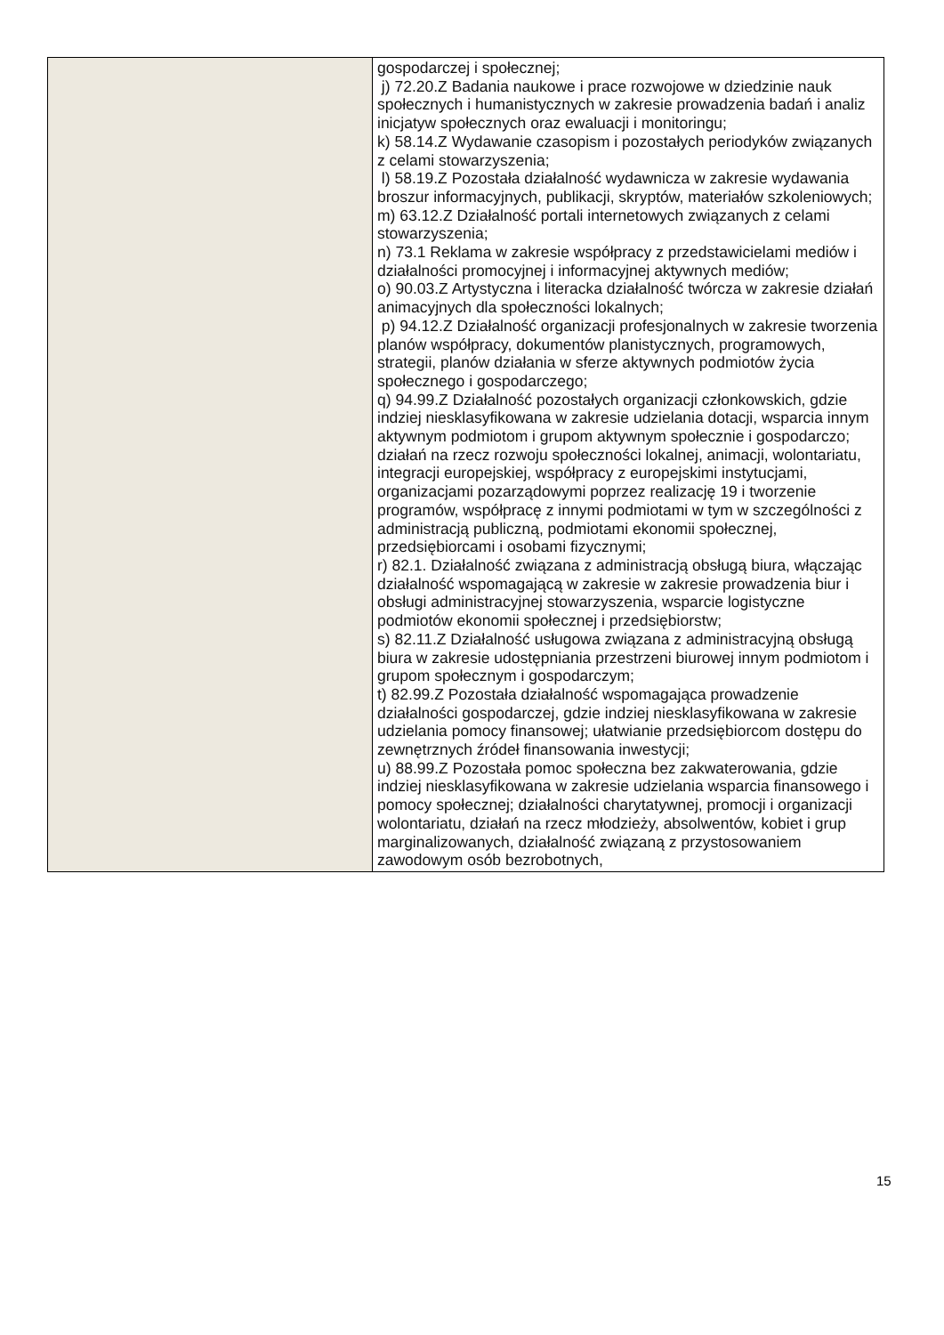| | gospodarczej i społecznej; j) 72.20.Z Badania naukowe i prace rozwojowe w dziedzinie nauk społecznych i humanistycznych w zakresie prowadzenia badań i analiz inicjatyw społecznych oraz ewaluacji i monitoringu; k) 58.14.Z Wydawanie czasopism i pozostałych periodyków związanych z celami stowarzyszenia; l) 58.19.Z Pozostała działalność wydawnicza w zakresie wydawania broszur informacyjnych, publikacji, skryptów, materiałów szkoleniowych; m) 63.12.Z Działalność portali internetowych związanych z celami stowarzyszenia; n) 73.1 Reklama w zakresie współpracy z przedstawicielami mediów i działalności promocyjnej i informacyjnej aktywnych mediów; o) 90.03.Z Artystyczna i literacka działalność twórcza w zakresie działań animacyjnych dla społeczności lokalnych; p) 94.12.Z Działalność organizacji profesjonalnych w zakresie tworzenia planów współpracy, dokumentów planistycznych, programowych, strategii, planów działania w sferze aktywnych podmiotów życia społecznego i gospodarczego; q) 94.99.Z Działalność pozostałych organizacji członkowskich, gdzie indziej niesklasyfikowana w zakresie udzielania dotacji, wsparcia innym aktywnym podmiotom i grupom aktywnym społecznie i gospodarczo; działań na rzecz rozwoju społeczności lokalnej, animacji, wolontariatu, integracji europejskiej, współpracy z europejskimi instytucjami, organizacjami pozarządowymi poprzez realizację 19 i tworzenie programów, współpracę z innymi podmiotami w tym w szczególności z administracją publiczną, podmiotami ekonomii społecznej, przedsiębiorcami i osobami fizycznymi; r) 82.1. Działalność związana z administracją obsługą biura, włączając działalność wspomagającą w zakresie w zakresie prowadzenia biur i obsługi administracyjnej stowarzyszenia, wsparcie logistyczne podmiotów ekonomii społecznej i przedsiębiorstw; s) 82.11.Z Działalność usługowa związana z administracyjną obsługą biura w zakresie udostępniania przestrzeni biurowej innym podmiotom i grupom społecznym i gospodarczym; t) 82.99.Z Pozostała działalność wspomagająca prowadzenie działalności gospodarczej, gdzie indziej niesklasyfikowana w zakresie udzielania pomocy finansowej; ułatwianie przedsiębiorcom dostępu do zewnętrznych źródeł finansowania inwestycji; u) 88.99.Z Pozostała pomoc społeczna bez zakwaterowania, gdzie indziej niesklasyfikowana w zakresie udzielania wsparcia finansowego i pomocy społecznej; działalności charytatywnej, promocji i organizacji wolontariatu, działań na rzecz młodzieży, absolwentów, kobiet i grup marginalizowanych, działalność związaną z przystosowaniem zawodowym osób bezrobotnych, |
15